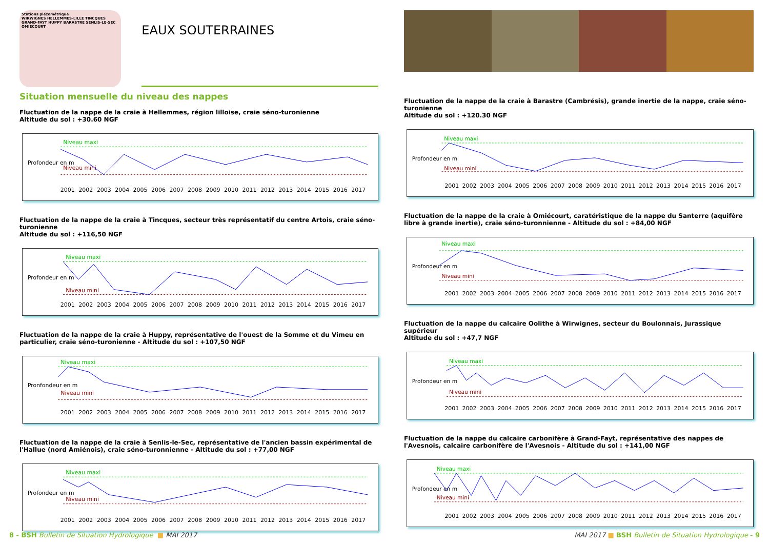Stations piézométrique
WIRWIGNES HELLEMMES-LILLE TINCQUES GRAND-FAYT HUPPY BARASTRE SENLIS-LE-SEC OMIECOURT
EAUX SOUTERRAINES
Situation mensuelle du niveau des nappes
Fluctuation de la nappe de la craie à Hellemmes, région lilloise, craie séno-turonienne
Altitude du sol : +30.60 NGF
Niveau maxi
Niveau mini
Profondeur en m
2001 2002 2003 2004 2005 2006 2007 2008 2009 2010 2011 2012 2013 2014 2015 2016 2017
Fluctuation de la nappe de la craie à Tincques, secteur très représentatif du centre Artois, craie séno-turonienne
Altitude du sol : +116,50 NGF
Niveau maxi
Niveau mini
Profondeur en m
2001 2002 2003 2004 2005 2006 2007 2008 2009 2010 2011 2012 2013 2014 2015 2016 2017
Fluctuation de la nappe de la craie à Huppy, représentative de l'ouest de la Somme et du Vimeu en particulier, craie séno-turonienne - Altitude du sol : +107,50 NGF
Niveau maxi
Niveau mini
Pronfondeur en m
2001 2002 2003 2004 2005 2006 2007 2008 2009 2010 2011 2012 2013 2014 2015 2016 2017
Fluctuation de la nappe de la craie à Senlis-le-Sec, représentative de l'ancien bassin expérimental de l'Hallue (nord Amiénois), craie séno-turonnienne - Altitude du sol : +77,00 NGF
Niveau maxi
Niveau mini
Profondeur en m
2001 2002 2003 2004 2005 2006 2007 2008 2009 2010 2011 2012 2013 2014 2015 2016 2017
Fluctuation de la nappe de la craie à Barastre (Cambrésis), grande inertie de la nappe, craie séno-turonienne
Altitude du sol : +120.30 NGF
Niveau maxi
Niveau mini
Profondeur en m
2001 2002 2003 2004 2005 2006 2007 2008 2009 2010 2011 2012 2013 2014 2015 2016 2017
Fluctuation de la nappe de la craie à Omiécourt, caratéristique de la nappe du Santerre (aquifère libre à grande inertie), craie séno-turonnienne - Altitude du sol : +84,00 NGF
Niveau maxi
Niveau mini
Profondeur en m
2001 2002 2003 2004 2005 2006 2007 2008 2009 2010 2011 2012 2013 2014 2015 2016 2017
Fluctuation de la nappe du calcaire Oolithe à Wirwignes, secteur du Boulonnais, Jurassique supérieur
Altitude du sol : +47,7 NGF
Niveau maxi
Niveau mini
Profondeur en m
2001 2002 2003 2004 2005 2006 2007 2008 2009 2010 2011 2012 2013 2014 2015 2016 2017
Fluctuation de la nappe du calcaire carbonifère à Grand-Fayt, représentative des nappes de l'Avesnois, calcaire carbonifère de l'Avesnois - Altitude du sol : +141,00 NGF
Niveau maxi
Niveau mini
Profondeur en m
2001 2002 2003 2004 2005 2006 2007 2008 2009 2010 2011 2012 2013 2014 2015 2016 2017
8 - BSH Bulletin de Situation Hydrologique ■ MAI 2017 MAI 2017 ■ BSH Bulletin de Situation Hydrologique - 9